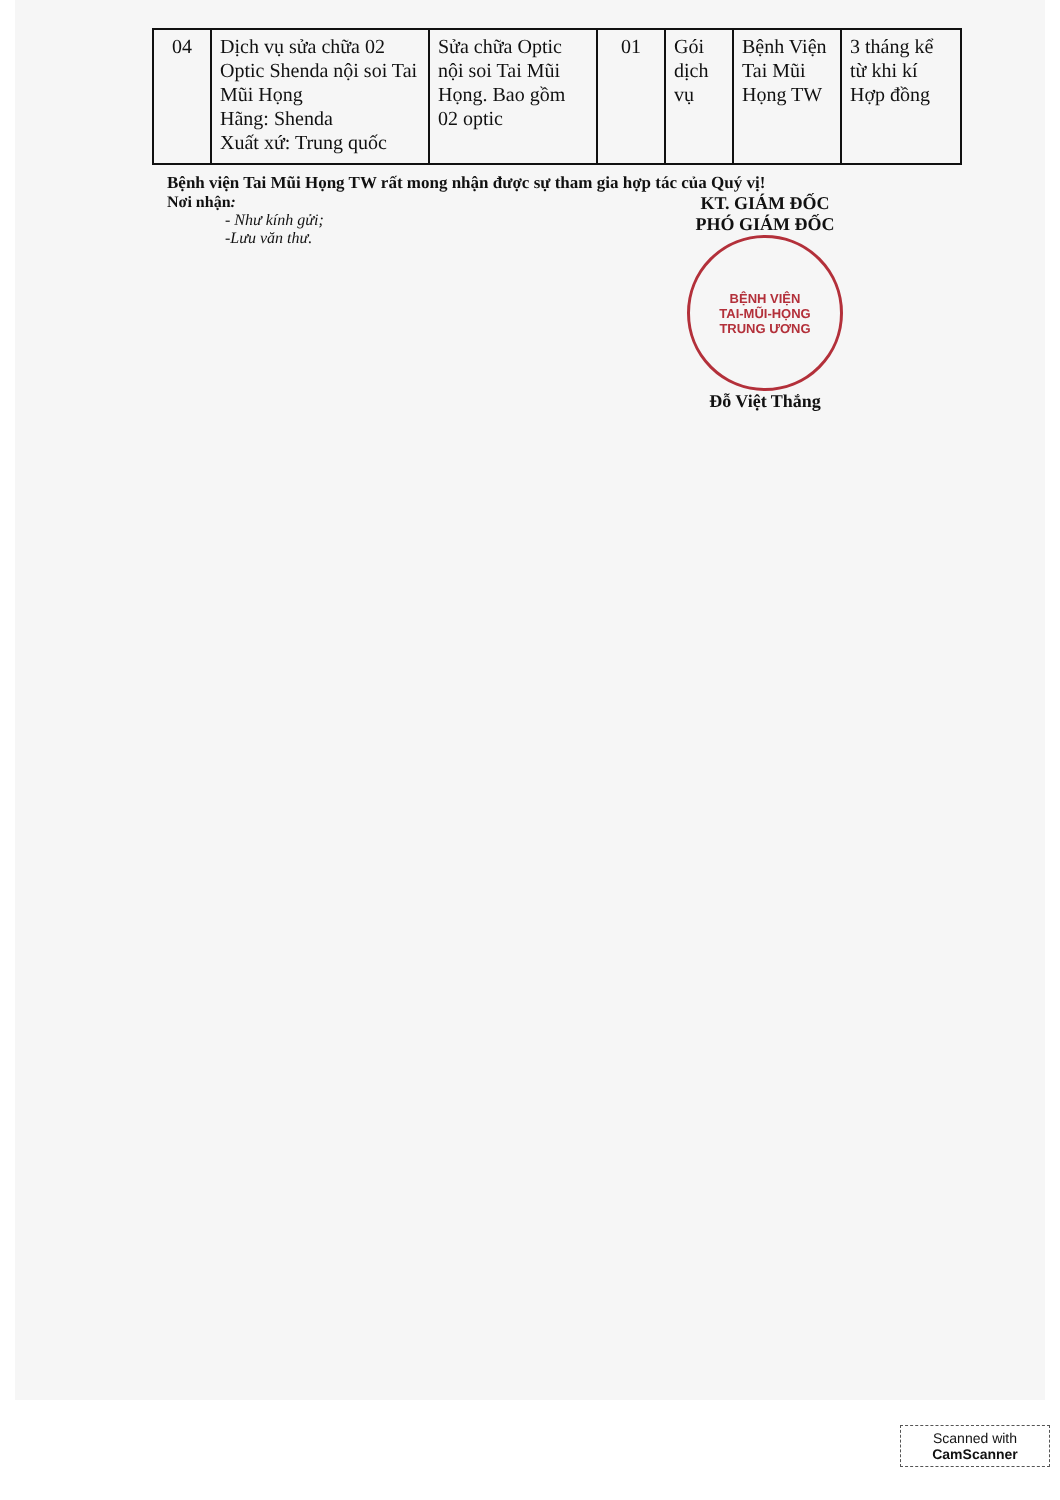| 04 | Dịch vụ sửa chữa 02 Optic Shenda nội soi Tai Mũi Họng Hãng: Shenda Xuất xứ: Trung quốc | Sửa chữa Optic nội soi Tai Mũi Họng. Bao gồm 02 optic | 01 | Gói dịch vụ | Bệnh Viện Tai Mũi Họng TW | 3 tháng kể từ khi kí Hợp đồng |
Bệnh viện Tai Mũi Họng TW rất mong nhận được sự tham gia hợp tác của Quý vị!
Nơi nhận:
- Như kính gửi;
-Lưu văn thư.
KT. GIÁM ĐỐC
PHÓ GIÁM ĐỐC
BỆNH VIỆN
TAI-MŨI-HỌNG
TRUNG ƯƠNG
Đỗ Việt Thắng
Scanned with
CamScanner